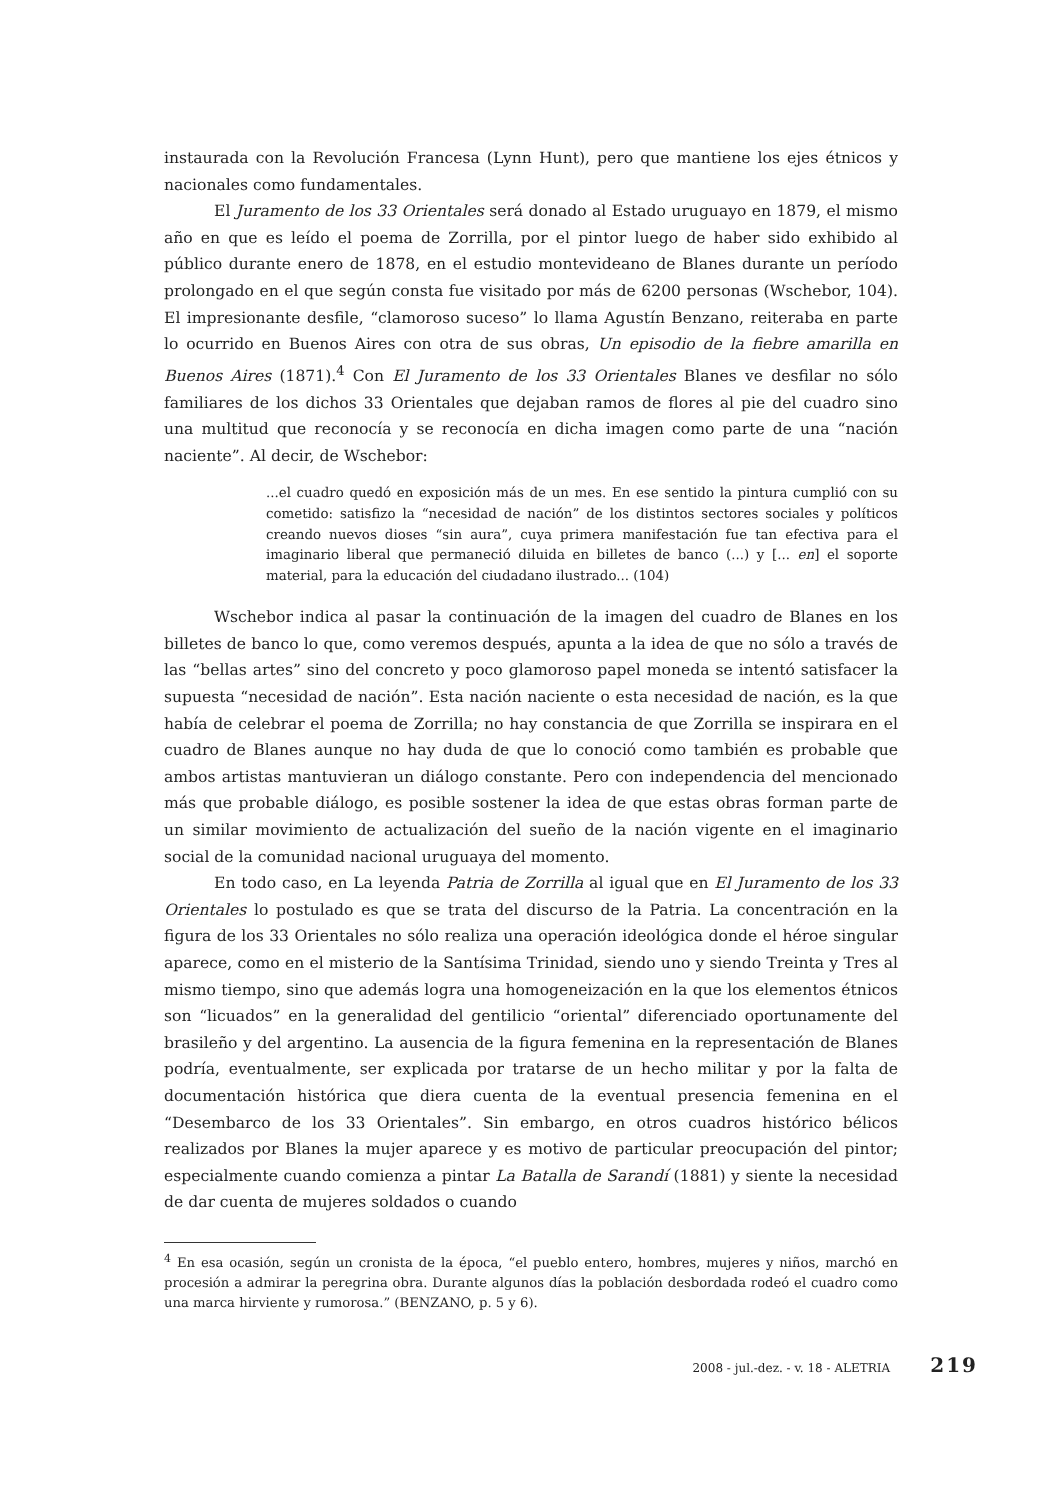instaurada con la Revolución Francesa (Lynn Hunt), pero que mantiene los ejes étnicos y nacionales como fundamentales.
El Juramento de los 33 Orientales será donado al Estado uruguayo en 1879, el mismo año en que es leído el poema de Zorrilla, por el pintor luego de haber sido exhibido al público durante enero de 1878, en el estudio montevideano de Blanes durante un período prolongado en el que según consta fue visitado por más de 6200 personas (Wschebor, 104). El impresionante desfile, “clamoroso suceso” lo llama Agustín Benzano, reiteraba en parte lo ocurrido en Buenos Aires con otra de sus obras, Un episodio de la fiebre amarilla en Buenos Aires (1871).<sup>4</sup> Con El Juramento de los 33 Orientales Blanes ve desfilar no sólo familiares de los dichos 33 Orientales que dejaban ramos de flores al pie del cuadro sino una multitud que reconocía y se reconocía en dicha imagen como parte de una “nación naciente”. Al decir, de Wschebor:
...el cuadro quedó en exposición más de un mes. En ese sentido la pintura cumplió con su cometido: satisfizo la “necesidad de nación” de los distintos sectores sociales y políticos creando nuevos dioses “sin aura”, cuya primera manifestación fue tan efectiva para el imaginario liberal que permaneció diluida en billetes de banco (...) y [... en] el soporte material, para la educación del ciudadano ilustrado... (104)
Wschebor indica al pasar la continuación de la imagen del cuadro de Blanes en los billetes de banco lo que, como veremos después, apunta a la idea de que no sólo a través de las “bellas artes” sino del concreto y poco glamoroso papel moneda se intentó satisfacer la supuesta “necesidad de nación”. Esta nación naciente o esta necesidad de nación, es la que había de celebrar el poema de Zorrilla; no hay constancia de que Zorrilla se inspirara en el cuadro de Blanes aunque no hay duda de que lo conoció como también es probable que ambos artistas mantuvieran un diálogo constante. Pero con independencia del mencionado más que probable diálogo, es posible sostener la idea de que estas obras forman parte de un similar movimiento de actualización del sueño de la nación vigente en el imaginario social de la comunidad nacional uruguaya del momento.
En todo caso, en La leyenda Patria de Zorrilla al igual que en El Juramento de los 33 Orientales lo postulado es que se trata del discurso de la Patria. La concentración en la figura de los 33 Orientales no sólo realiza una operación ideológica donde el héroe singular aparece, como en el misterio de la Santísima Trinidad, siendo uno y siendo Treinta y Tres al mismo tiempo, sino que además logra una homogeneización en la que los elementos étnicos son “licuados” en la generalidad del gentilicio “oriental” diferenciado oportunamente del brasileño y del argentino. La ausencia de la figura femenina en la representación de Blanes podría, eventualmente, ser explicada por tratarse de un hecho militar y por la falta de documentación histórica que diera cuenta de la eventual presencia femenina en el “Desembarco de los 33 Orientales”. Sin embargo, en otros cuadros histórico bélicos realizados por Blanes la mujer aparece y es motivo de particular preocupación del pintor; especialmente cuando comienza a pintar La Batalla de Sarandí (1881) y siente la necesidad de dar cuenta de mujeres soldados o cuando
<sup>4</sup> En esa ocasión, según un cronista de la época, “el pueblo entero, hombres, mujeres y niños, marchó en procesión a admirar la peregrina obra. Durante algunos días la población desbordada rodeó el cuadro como una marca hirviente y rumorosa.” (BENZANO, p. 5 y 6).
2008 - jul.-dez. - v. 18 - ALETRIA 219